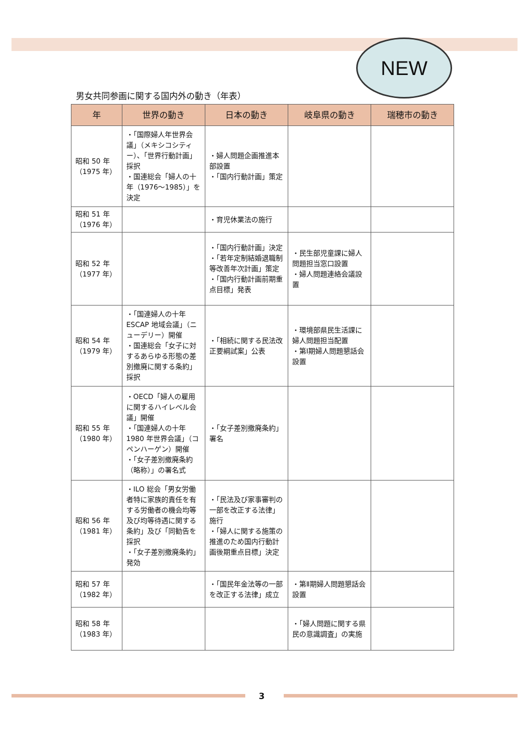NEW
男女共同参画に関する国内外の動き（年表）
| 年 | 世界の動き | 日本の動き | 岐阜県の動き | 瑞穂市の動き |
| --- | --- | --- | --- | --- |
| 昭和 50 年 （1975 年） | ・「国際婦人年世界会議」（メキシコシティー）、「世界行動計画」採択 ・国連総会「婦人の十年（1976～1985）」を決定 | ・婦人問題企画推進本部設置 ・「国内行動計画」策定 | | |
| 昭和 51 年 （1976 年） | | ・育児休業法の施行 | | |
| 昭和 52 年 （1977 年） | | ・「国内行動計画」決定 ・「若年定制結婚退職制等改善年次計画」策定 ・「国内行動計画前期重点目標」発表 | ・民生部児童課に婦人問題担当窓口設置 ・婦人問題連絡会議設置 | |
| 昭和 54 年 （1979 年） | ・「国連婦人の十年 ESCAP 地域会議」（ニューデリー）開催 ・国連総会「女子に対するあらゆる形態の差別撤廃に関する条約」採択 | ・「相続に関する民法改正要綱試案」公表 | ・環境部県民生活課に婦人問題担当配置 ・第Ⅰ期婦人問題懇話会設置 | |
| 昭和 55 年 （1980 年） | ・OECD「婦人の雇用に関するハイレベル会議」開催 ・「国連婦人の十年 1980 年世界会議」（コペンハーゲン）開催 ・「女子差別撤廃条約（略称）」の署名式 | ・「女子差別撤廃条約」署名 | | |
| 昭和 56 年 （1981 年） | ・ILO 総会「男女労働者特に家族的責任を有する労働者の機会均等及び均等待遇に関する条約」及び「同勧告を採択 ・「女子差別撤廃条約」発効 | ・「民法及び家事審判の一部を改正する法律」施行 ・「婦人に関する施策の推進のため国内行動計画後期重点目標」決定 | | |
| 昭和 57 年 （1982 年） | | ・「国民年金法等の一部を改正する法律」成立 | ・第Ⅱ期婦人問題懇話会設置 | |
| 昭和 58 年 （1983 年） | | | ・「婦人問題に関する県民の意識調査」の実施 | |
3